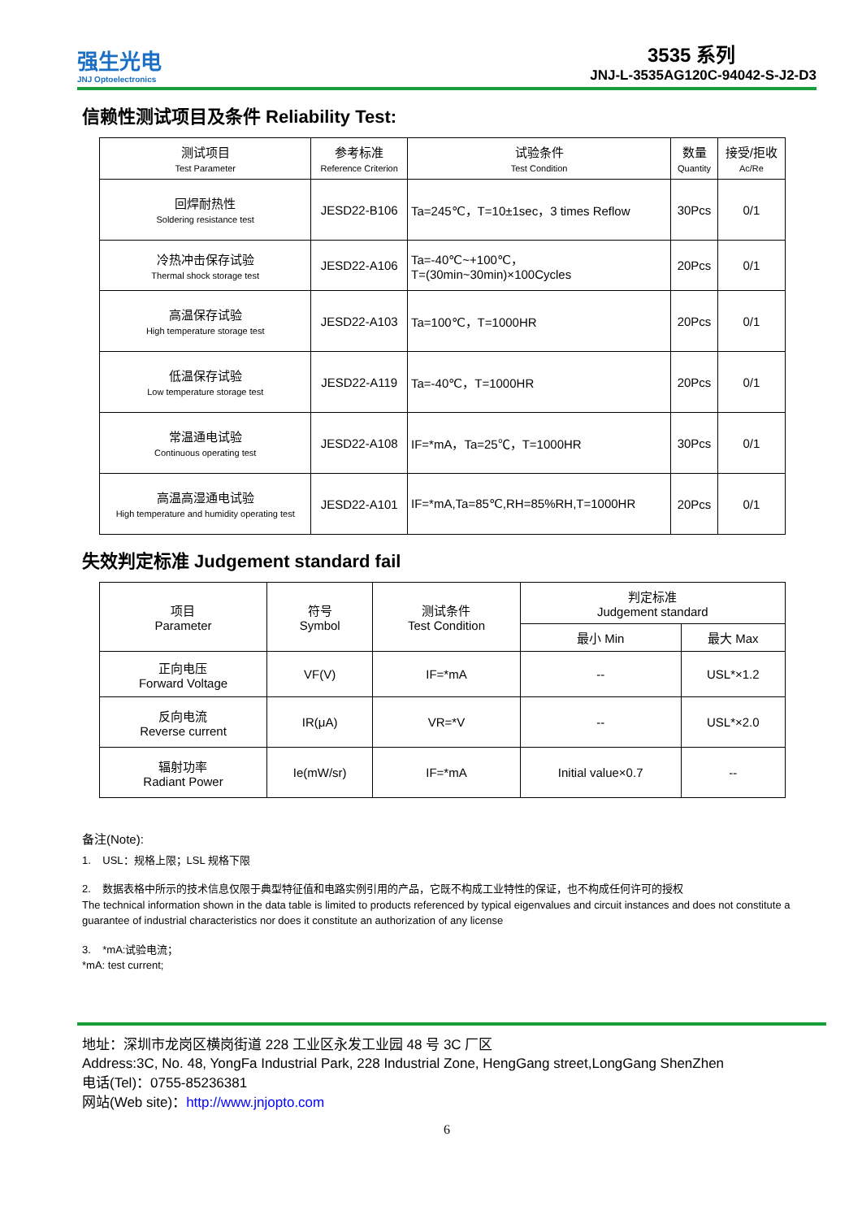强生光电
JNJ Optoelectronics
3535 系列
JNJ-L-3535AG120C-94042-S-J2-D3
信赖性测试项目及条件 Reliability Test:
| 测试项目 Test Parameter | 参考标准 Reference Criterion | 试验条件 Test Condition | 数量 Quantity | 接受/拒收 Ac/Re |
| --- | --- | --- | --- | --- |
| 回焊耐热性 Soldering resistance test | JESD22-B106 | Ta=245℃，T=10±1sec，3 times Reflow | 30Pcs | 0/1 |
| 冷热冲击保存试验 Thermal shock storage test | JESD22-A106 | Ta=-40℃~+100℃， T=(30min~30min)×100Cycles | 20Pcs | 0/1 |
| 高温保存试验 High temperature storage test | JESD22-A103 | Ta=100℃，T=1000HR | 20Pcs | 0/1 |
| 低温保存试验 Low temperature storage test | JESD22-A119 | Ta=-40℃，T=1000HR | 20Pcs | 0/1 |
| 常温通电试验 Continuous operating test | JESD22-A108 | IF=*mA，Ta=25℃，T=1000HR | 30Pcs | 0/1 |
| 高温高湿通电试验 High temperature and humidity operating test | JESD22-A101 | IF=*mA,Ta=85℃,RH=85%RH,T=1000HR | 20Pcs | 0/1 |
失效判定标准 Judgement standard fail
| 项目 Parameter | 符号 Symbol | 测试条件 Test Condition | 判定标准 Judgement standard | |
| --- | --- | --- | --- | --- |
| | | | 最小 Min | 最大 Max |
| 正向电压 Forward Voltage | VF(V) | IF=*mA | -- | USL*×1.2 |
| 反向电流 Reverse current | IR(μA) | VR=*V | -- | USL*×2.0 |
| 辐射功率 Radiant Power | Ie(mW/sr) | IF=*mA | Initial value×0.7 | -- |
备注(Note):
1. USL：规格上限；LSL 规格下限
2. 数据表格中所示的技术信息仅限于典型特征值和电路实例引用的产品，它既不构成工业特性的保证，也不构成任何许可的授权
The technical information shown in the data table is limited to products referenced by typical eigenvalues and circuit instances and does not constitute a guarantee of industrial characteristics nor does it constitute an authorization of any license
3. *mA:试验电流；
*mA: test current;
地址：深圳市龙岗区横岗街道 228 工业区永发工业园 48 号 3C 厂区
Address:3C, No. 48, YongFa Industrial Park, 228 Industrial Zone, HengGang street,LongGang ShenZhen
电话(Tel)：0755-85236381
网站(Web site)：http://www.jnjopto.com
6